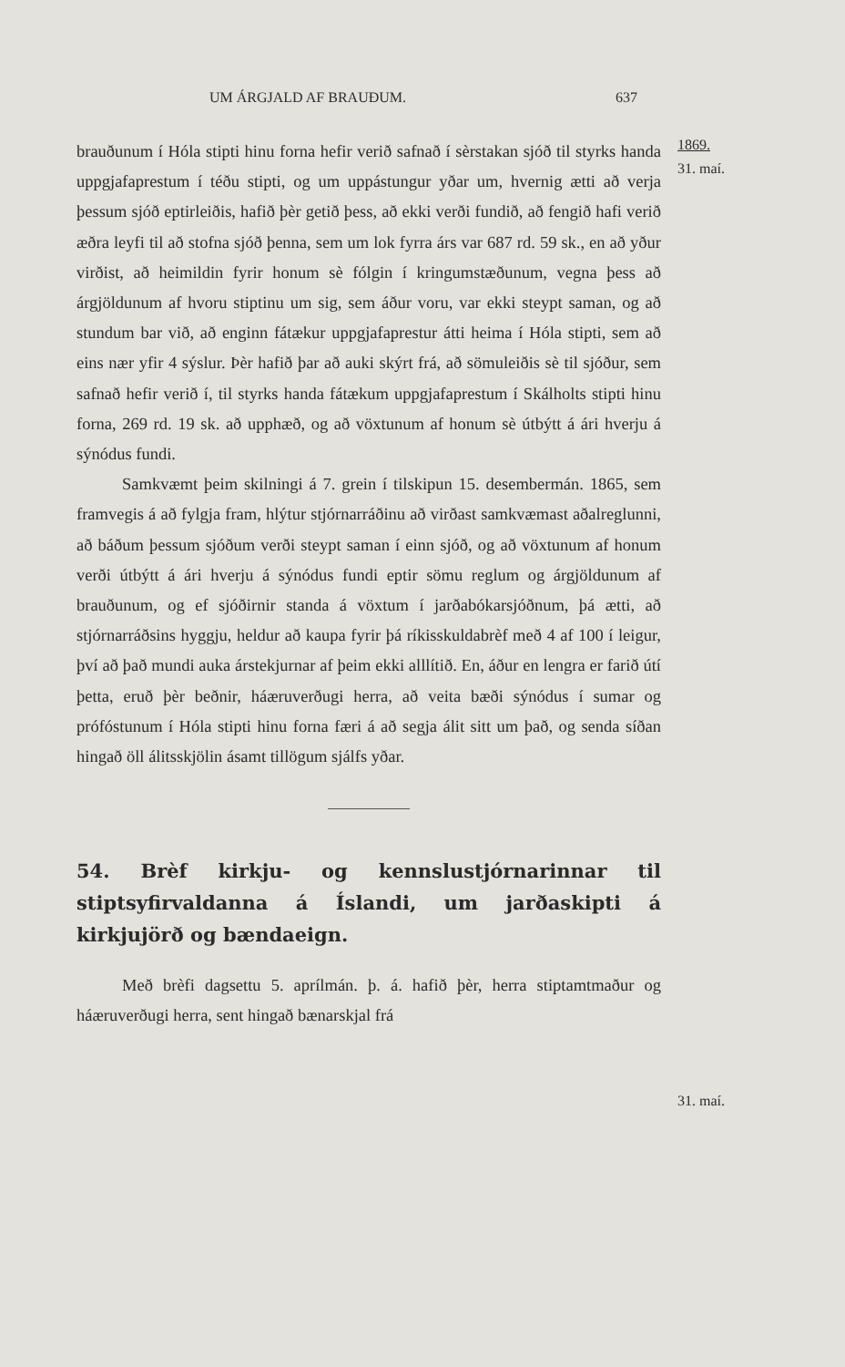UM ÁRGJALD AF BRAUÐUM. 637
brauðunum í Hóla stipti hinu forna hefir verið safnað í sèrstakan sjóð til styrks handa uppgjafaprestum í téðu stipti, og um uppástungur yðar um, hvernig ætti að verja þessum sjóð eptirleiðis, hafið þèr getið þess, að ekki verði fundið, að fengið hafi verið æðra leyfi til að stofna sjóð þenna, sem um lok fyrra árs var 687 rd. 59 sk., en að yður virðist, að heimildin fyrir honum sè fólgin í kringumstæðunum, vegna þess að árgjöldunum af hvoru stiptinu um sig, sem áður voru, var ekki steypt saman, og að stundum bar við, að enginn fátækur uppgjafaprestur átti heima í Hóla stipti, sem að eins nær yfir 4 sýslur. Þèr hafið þar að auki skýrt frá, að sömuleiðis sè til sjóður, sem safnað hefir verið í, til styrks handa fátækum uppgjafaprestum í Skálholts stipti hinu forna, 269 rd. 19 sk. að upphæð, og að vöxtunum af honum sè útbýtt á ári hverju á sýnódus fundi.
Samkvæmt þeim skilningi á 7. grein í tilskipun 15. desembermán. 1865, sem framvegis á að fylgja fram, hlýtur stjórnarráðinu að virðast samkvæmast aðalreglunni, að báðum þessum sjóðum verði steypt saman í einn sjóð, og að vöxtunum af honum verði útbýtt á ári hverju á sýnódus fundi eptir sömu reglum og árgjöldunum af brauðunum, og ef sjóðirnir standa á vöxtum í jarðabókarsjóðnum, þá ætti, að stjórnarráðsins hyggju, heldur að kaupa fyrir þá ríkisskuldabrèf með 4 af 100 í leigur, því að það mundi auka árstekjurnar af þeim ekki alllítið. En, áður en lengra er farið útí þetta, eruð þèr beðnir, háæruverðugi herra, að veita bæði sýnódus í sumar og prófóstunum í Hóla stipti hinu forna færi á að segja álit sitt um það, og senda síðan hingað öll álitsskjölin ásamt tillögum sjálfs yðar.
54. Brèf kirkju- og kennslustjórnarinnar til stiptsyfirvaldanna á Íslandi, um jarðaskipti á kirkjujörð og bændaeign.
Með brèfi dagsettu 5. aprílmán. þ. á. hafið þèr, herra stiptamtmaður og háæruverðugi herra, sent hingað bænarskjal frá
1869.
31. maí.
31. maí.